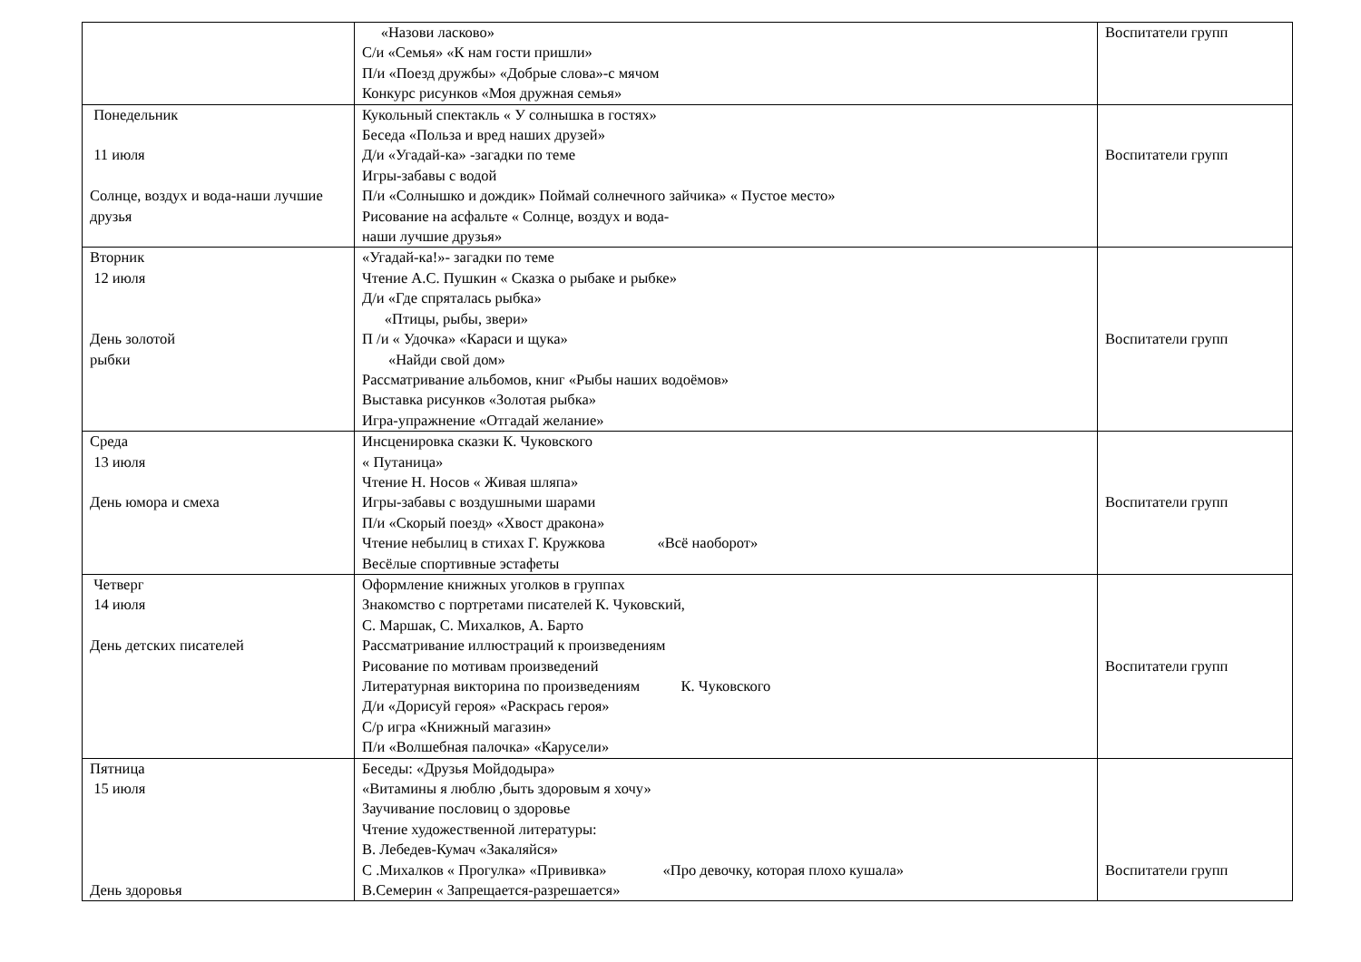| | «Назови ласково» С/и «Семья» «К нам гости пришли» П/и «Поезд дружбы» «Добрые слова»-с мячом Конкурс рисунков «Моя дружная семья» | Воспитатели групп |
| Понедельник 11 июля Солнце, воздух и вода-наши лучшие друзья | Кукольный спектакль « У солнышка в гостях» Беседа «Польза и вред наших друзей» Д/и «Угадай-ка» -загадки по теме Игры-забавы с водой П/и «Солнышко и дождик» Поймай солнечного зайчика» « Пустое место» Рисование на асфальте « Солнце, воздух и вода- наши лучшие друзья» | Воспитатели групп |
| Вторник 12 июля День золотой рыбки | «Угадай-ка!»- загадки по теме Чтение А.С. Пушкин « Сказка о рыбаке и рыбке» Д/и «Где спряталась рыбка» «Птицы, рыбы, звери» П /и « Удочка» «Караси и щука» «Найди свой дом» Рассматривание альбомов, книг «Рыбы наших водоёмов» Выставка рисунков «Золотая рыбка» Игра-упражнение «Отгадай желание» | Воспитатели групп |
| Среда 13 июля День юмора и смеха | Инсценировка сказки К. Чуковского « Путаница» Чтение Н. Носов « Живая шляпа» Игры-забавы с воздушными шарами П/и «Скорый поезд» «Хвост дракона» Чтение небылиц в стихах Г. Кружкова «Всё наоборот» Весёлые спортивные эстафеты | Воспитатели групп |
| Четверг 14 июля День детских писателей | Оформление книжных уголков в группах Знакомство с портретами писателей К. Чуковский, С. Маршак, С. Михалков, А. Барто Рассматривание иллюстраций к произведениям Рисование по мотивам произведений Литературная викторина по произведениям К. Чуковского Д/и «Дорисуй героя» «Раскрась героя» С/р игра «Книжный магазин» П/и «Волшебная палочка» «Карусели» | Воспитатели групп |
| Пятница 15 июля День здоровья | Беседы: «Друзья Мойдодыра» «Витамины я люблю ,быть здоровым я хочу» Заучивание пословиц о здоровье Чтение художественной литературы: В. Лебедев-Кумач «Закаляйся» С .Михалков « Прогулка» «Прививка» «Про девочку, которая плохо кушала» В.Семерин « Запрещается-разрешается» | Воспитатели групп |